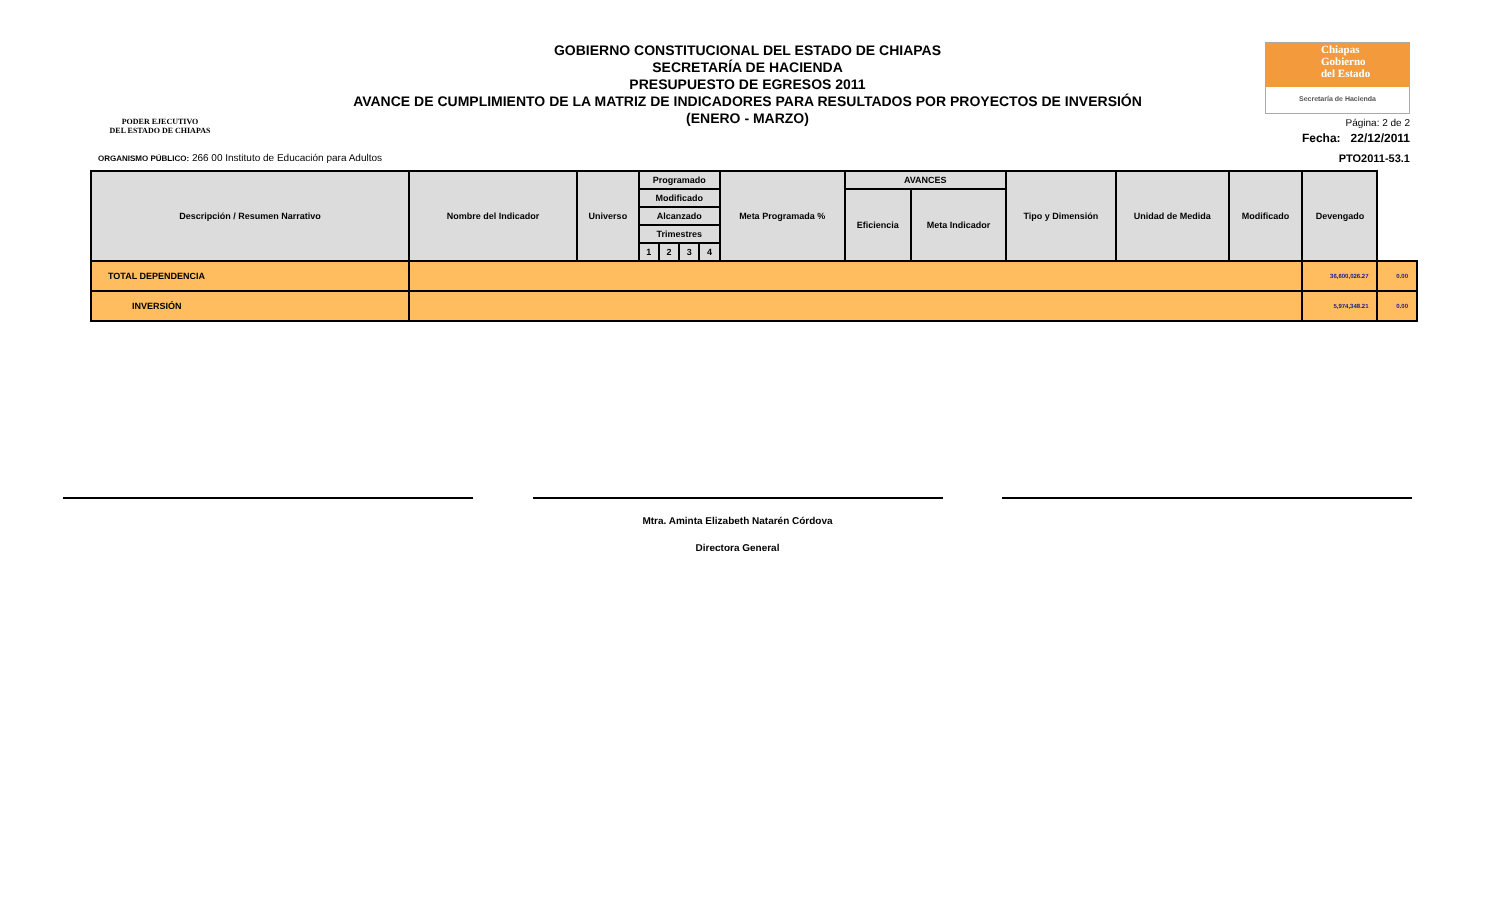PODER EJECUTIVO
DEL ESTADO DE CHIAPAS
GOBIERNO CONSTITUCIONAL DEL ESTADO DE CHIAPAS
SECRETARÍA DE HACIENDA
PRESUPUESTO DE EGRESOS 2011
AVANCE DE CUMPLIMIENTO DE LA MATRIZ DE INDICADORES PARA RESULTADOS POR PROYECTOS DE INVERSIÓN
(ENERO - MARZO)
Chiapas
Gobierno
del Estado
Secretaría de Hacienda
Página: 2 de 2
Fecha: 22/12/2011
ORGANISMO PÚBLICO: 266 00 Instituto de Educación para Adultos PTO2011-53.1
| Descripción / Resumen Narrativo | Nombre del Indicador | Universo | Programado | | | | Meta Programada % | AVANCES | | Tipo y Dimensión | Unidad de Medida | Modificado | Devengado | |
| --- | --- | --- | --- | --- | --- | --- | --- | --- | --- | --- | --- | --- | --- | --- |
| | | | Modificado | | | | | Eficiencia | Meta Indicador | | | | | |
| | | | Alcanzado | | | | | | | | | | | |
| | | | Trimestres | | | | | | | | | | | |
| | | | 1 | 2 | 3 | 4 | | | | | | | | |
| TOTAL DEPENDENCIA | | | | | | | | | | | | | 36,600,026.27 | 0.00 |
| INVERSIÓN | | | | | | | | | | | | | 5,974,348.21 | 0.00 |
Mtra. Aminta Elizabeth Natarén Córdova
Directora General